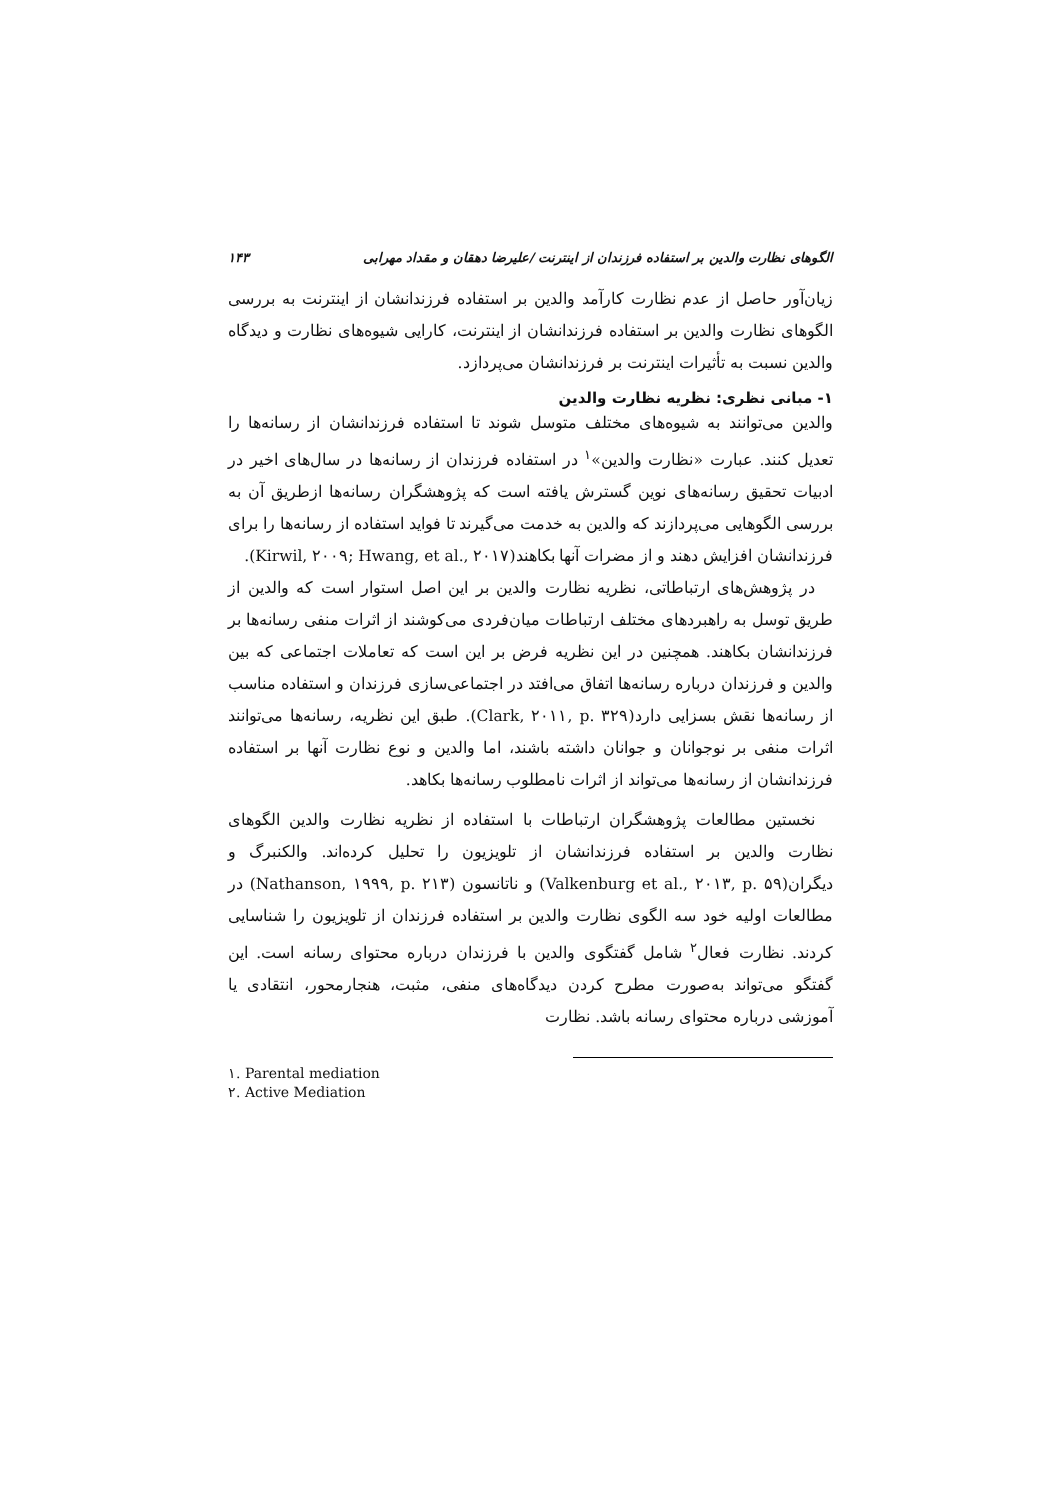الگوهای نظارت والدین بر استفاده فرزندان از اینترنت /علیرضا دهقان و مقداد مهرابی ۱۴۳
زیان‌آور حاصل از عدم نظارت کارآمد والدین بر استفاده فرزندانشان از اینترنت به بررسی الگوهای نظارت والدین بر استفاده فرزندانشان از اینترنت، کارایی شیوه‌های نظارت و دیدگاه والدین نسبت به تأثیرات اینترنت بر فرزندانشان می‌پردازد.
۱- مبانی نظری: نظریه نظارت والدین
والدین می‌توانند به شیوه‌های مختلف متوسل شوند تا استفاده فرزندانشان از رسانه‌ها را تعدیل کنند. عبارت «نظارت والدین»<sup>۱</sup> در استفاده فرزندان از رسانه‌ها در سال‌های اخیر در ادبیات تحقیق رسانه‌های نوین گسترش یافته است که پژوهشگران رسانه‌ها ازطریق آن به بررسی الگوهایی می‌پردازند که والدین به خدمت می‌گیرند تا فواید استفاده از رسانه‌ها را برای فرزندانشان افزایش دهند و از مضرات آنها بکاهند(Kirwil, ۲۰۰۹; Hwang, et al., ۲۰۱۷).
در پژوهش‌های ارتباطاتی، نظریه نظارت والدین بر این اصل استوار است که والدین از طریق توسل به راهبردهای مختلف ارتباطات میان‌فردی می‌کوشند از اثرات منفی رسانه‌ها بر فرزندانشان بکاهند. همچنین در این نظریه فرض بر این است که تعاملات اجتماعی که بین والدین و فرزندان درباره رسانه‌ها اتفاق می‌افتد در اجتماعی‌سازی فرزندان و استفاده مناسب از رسانه‌ها نقش بسزایی دارد(Clark, ۲۰۱۱, p. ۳۲۹). طبق این نظریه، رسانه‌ها می‌توانند اثرات منفی بر نوجوانان و جوانان داشته باشند، اما والدین و نوع نظارت آنها بر استفاده فرزندانشان از رسانه‌ها می‌تواند از اثرات نامطلوب رسانه‌ها بکاهد.
نخستین مطالعات پژوهشگران ارتباطات با استفاده از نظریه نظارت والدین الگوهای نظارت والدین بر استفاده فرزندانشان از تلویزیون را تحلیل کرده‌اند. والکنبرگ و دیگران(Valkenburg et al., ۲۰۱۳, p. ۵۹) و ناتانسون (Nathanson, ۱۹۹۹, p. ۲۱۳) در مطالعات اولیه خود سه الگوی نظارت والدین بر استفاده فرزندان از تلویزیون را شناسایی کردند. نظارت فعال<sup>۲</sup> شامل گفتگوی والدین با فرزندان درباره محتوای رسانه است. این گفتگو می‌تواند به‌صورت مطرح کردن دیدگاه‌های منفی، مثبت، هنجارمحور، انتقادی یا آموزشی درباره محتوای رسانه باشد. نظارت
۱. Parental mediation
۲. Active Mediation